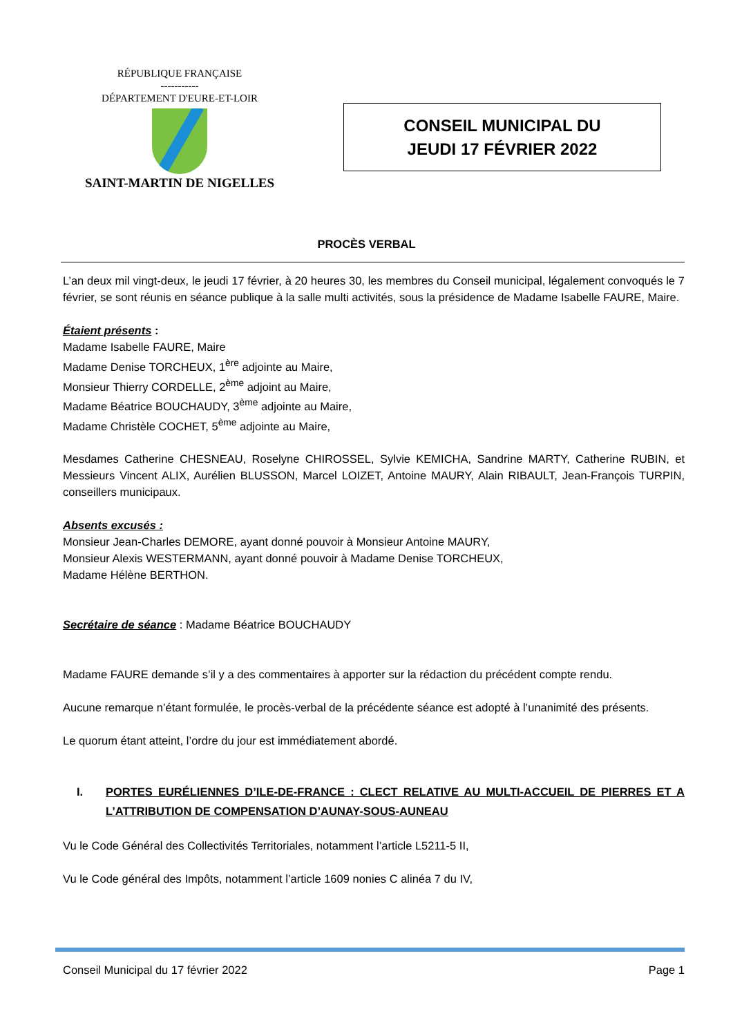RÉPUBLIQUE FRANÇAISE
-----------
DÉPARTEMENT D'EURE-ET-LOIR
SAINT-MARTIN DE NIGELLES
CONSEIL MUNICIPAL DU
JEUDI 17 FÉVRIER 2022
PROCÈS VERBAL
L’an deux mil vingt-deux, le jeudi 17 février, à 20 heures 30, les membres du Conseil municipal, légalement convoqués le 7 février, se sont réunis en séance publique à la salle multi activités, sous la présidence de Madame Isabelle FAURE, Maire.
Étaient présents :
Madame Isabelle FAURE, Maire
Madame Denise TORCHEUX, 1<sup>ère</sup> adjointe au Maire,
Monsieur Thierry CORDELLE, 2<sup>ème</sup> adjoint au Maire,
Madame Béatrice BOUCHAUDY, 3<sup>ème</sup> adjointe au Maire,
Madame Christèle COCHET, 5<sup>ème</sup> adjointe au Maire,
Mesdames Catherine CHESNEAU, Roselyne CHIROSSEL, Sylvie KEMICHA, Sandrine MARTY, Catherine RUBIN, et Messieurs Vincent ALIX, Aurélien BLUSSON, Marcel LOIZET, Antoine MAURY, Alain RIBAULT, Jean-François TURPIN, conseillers municipaux.
Absents excusés :
Monsieur Jean-Charles DEMORE, ayant donné pouvoir à Monsieur Antoine MAURY,
Monsieur Alexis WESTERMANN, ayant donné pouvoir à Madame Denise TORCHEUX,
Madame Hélène BERTHON.
Secrétaire de séance : Madame Béatrice BOUCHAUDY
Madame FAURE demande s’il y a des commentaires à apporter sur la rédaction du précédent compte rendu.
Aucune remarque n’étant formulée, le procès-verbal de la précédente séance est adopté à l’unanimité des présents.
Le quorum étant atteint, l’ordre du jour est immédiatement abordé.
I. PORTES EURÉLIENNES D’ILE-DE-FRANCE : CLECT RELATIVE AU MULTI-ACCUEIL DE PIERRES ET A L’ATTRIBUTION DE COMPENSATION D’AUNAY-SOUS-AUNEAU
Vu le Code Général des Collectivités Territoriales, notamment l’article L5211-5 II,
Vu le Code général des Impôts, notamment l’article 1609 nonies C alinéa 7 du IV,
Conseil Municipal du 17 février 2022 Page 1